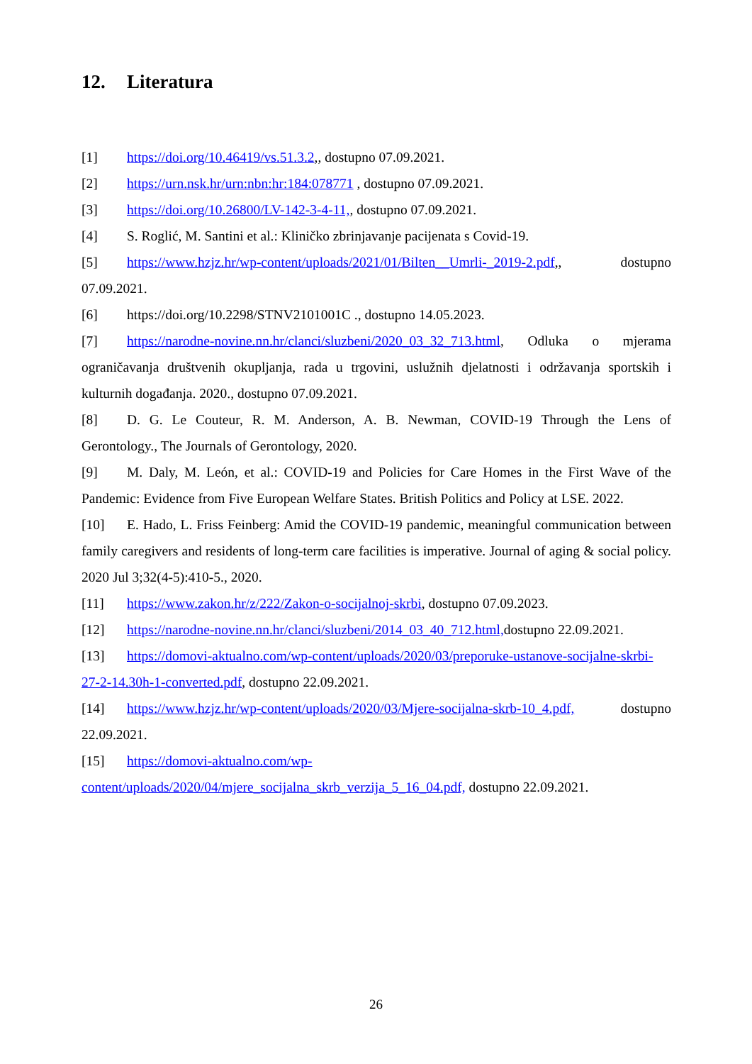12. Literatura
[1] https://doi.org/10.46419/vs.51.3.2,, dostupno 07.09.2021.
[2] https://urn.nsk.hr/urn:nbn:hr:184:078771 , dostupno 07.09.2021.
[3] https://doi.org/10.26800/LV-142-3-4-11,, dostupno 07.09.2021.
[4] S. Roglić, M. Santini et al.: Kliničko zbrinjavanje pacijenata s Covid-19.
[5] https://www.hzjz.hr/wp-content/uploads/2021/01/Bilten__Umrli-_2019-2.pdf,, dostupno 07.09.2021.
[6] https://doi.org/10.2298/STNV2101001C ., dostupno 14.05.2023.
[7] https://narodne-novine.nn.hr/clanci/sluzbeni/2020_03_32_713.html, Odluka o mjerama ograničavanja društvenih okupljanja, rada u trgovini, uslužnih djelatnosti i održavanja sportskih i kulturnih događanja. 2020., dostupno 07.09.2021.
[8] D. G. Le Couteur, R. M. Anderson, A. B. Newman, COVID-19 Through the Lens of Gerontology., The Journals of Gerontology, 2020.
[9] M. Daly, M. León, et al.: COVID-19 and Policies for Care Homes in the First Wave of the Pandemic: Evidence from Five European Welfare States. British Politics and Policy at LSE. 2022.
[10] E. Hado, L. Friss Feinberg: Amid the COVID-19 pandemic, meaningful communication between family caregivers and residents of long-term care facilities is imperative. Journal of aging & social policy. 2020 Jul 3;32(4-5):410-5., 2020.
[11] https://www.zakon.hr/z/222/Zakon-o-socijalnoj-skrbi, dostupno 07.09.2023.
[12] https://narodne-novine.nn.hr/clanci/sluzbeni/2014_03_40_712.html, dostupno 22.09.2021.
[13] https://domovi-aktualno.com/wp-content/uploads/2020/03/preporuke-ustanove-socijalne-skrbi-27-2-14.30h-1-converted.pdf, dostupno 22.09.2021.
[14] https://www.hzjz.hr/wp-content/uploads/2020/03/Mjere-socijalna-skrb-10_4.pdf, dostupno 22.09.2021.
[15] https://domovi-aktualno.com/wp-content/uploads/2020/04/mjere_socijalna_skrb_verzija_5_16_04.pdf, dostupno 22.09.2021.
26